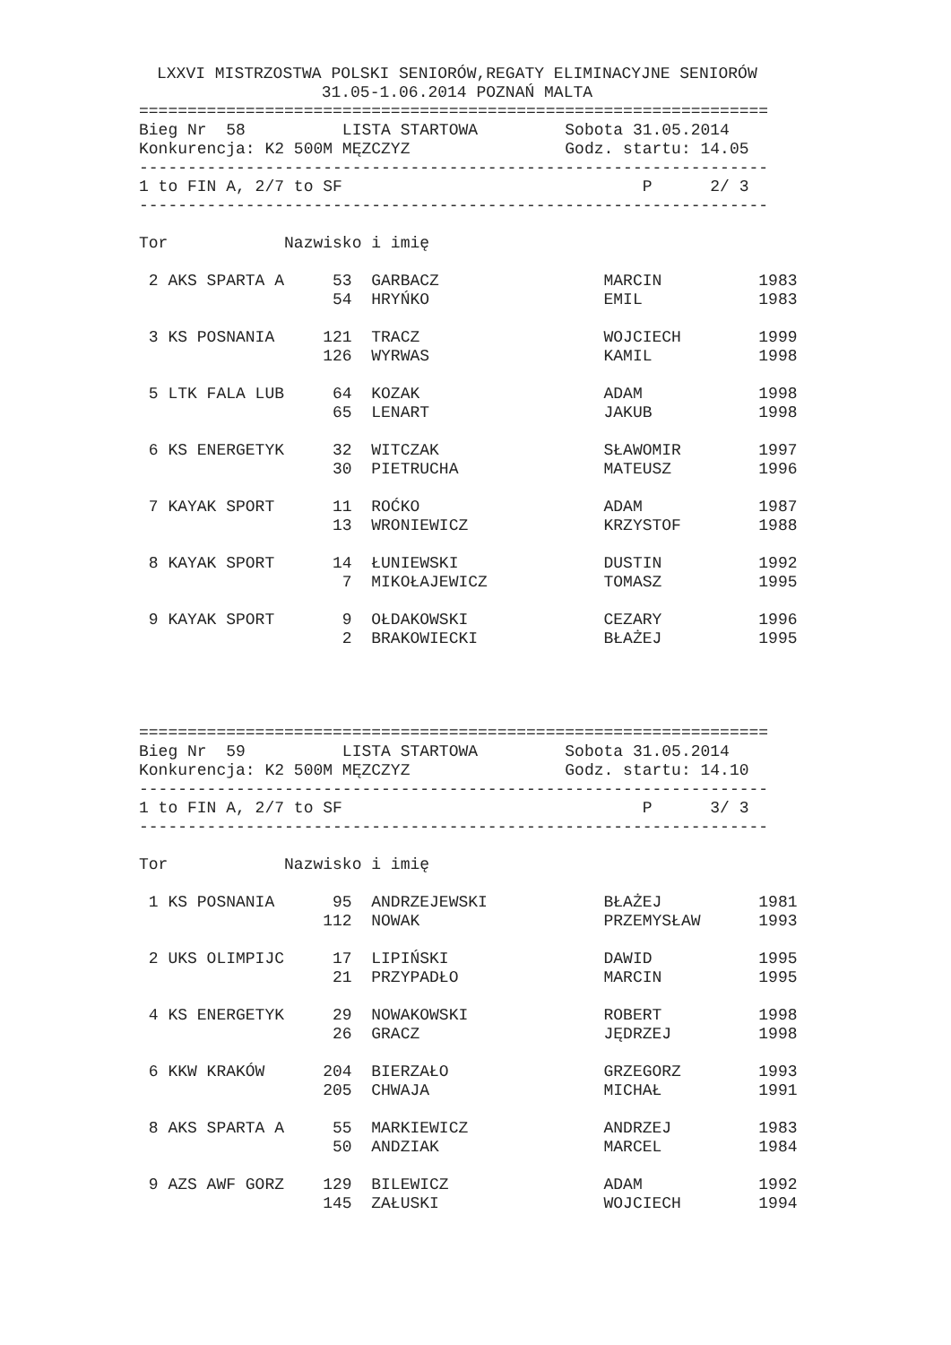LXXVI MISTRZOSTWA POLSKI SENIORÓW,REGATY ELIMINACYJNE SENIORÓW
                 31.05-1.06.2014 POZNAŃ MALTA
=================================================================
Bieg Nr  58          LISTA STARTOWA         Sobota 31.05.2014
Konkurencja: K2 500M MĘZCZYZ                Godz. startu: 14.05
-----------------------------------------------------------------
1 to FIN A, 2/7 to SF                               P      2/ 3
-----------------------------------------------------------------

Tor            Nazwisko i imię

 2 AKS SPARTA A     53  GARBACZ                 MARCIN          1983
                    54  HRYŃKO                  EMIL            1983

 3 KS POSNANIA     121  TRACZ                   WOJCIECH        1999
                   126  WYRWAS                  KAMIL           1998

 5 LTK FALA LUB     64  KOZAK                   ADAM            1998
                    65  LENART                  JAKUB           1998

 6 KS ENERGETYK     32  WITCZAK                 SŁAWOMIR        1997
                    30  PIETRUCHA               MATEUSZ         1996

 7 KAYAK SPORT      11  ROĆKO                   ADAM            1987
                    13  WRONIEWICZ              KRZYSTOF        1988

 8 KAYAK SPORT      14  ŁUNIEWSKI               DUSTIN          1992
                     7  MIKOŁAJEWICZ            TOMASZ          1995

 9 KAYAK SPORT       9  OŁDAKOWSKI              CEZARY          1996
                     2  BRAKOWIECKI             BŁAŻEJ          1995




=================================================================
Bieg Nr  59          LISTA STARTOWA         Sobota 31.05.2014
Konkurencja: K2 500M MĘZCZYZ                Godz. startu: 14.10
-----------------------------------------------------------------
1 to FIN A, 2/7 to SF                               P      3/ 3
-----------------------------------------------------------------

Tor            Nazwisko i imię

 1 KS POSNANIA      95  ANDRZEJEWSKI            BŁAŻEJ          1981
                   112  NOWAK                   PRZEMYSŁAW      1993

 2 UKS OLIMPIJC     17  LIPIŃSKI                DAWID           1995
                    21  PRZYPADŁO               MARCIN          1995

 4 KS ENERGETYK     29  NOWAKOWSKI              ROBERT          1998
                    26  GRACZ                   JĘDRZEJ         1998

 6 KKW KRAKÓW      204  BIERZAŁO                GRZEGORZ        1993
                   205  CHWAJA                  MICHAŁ          1991

 8 AKS SPARTA A     55  MARKIEWICZ              ANDRZEJ         1983
                    50  ANDZIAK                 MARCEL          1984

 9 AZS AWF GORZ    129  BILEWICZ                ADAM            1992
                   145  ZAŁUSKI                 WOJCIECH        1994